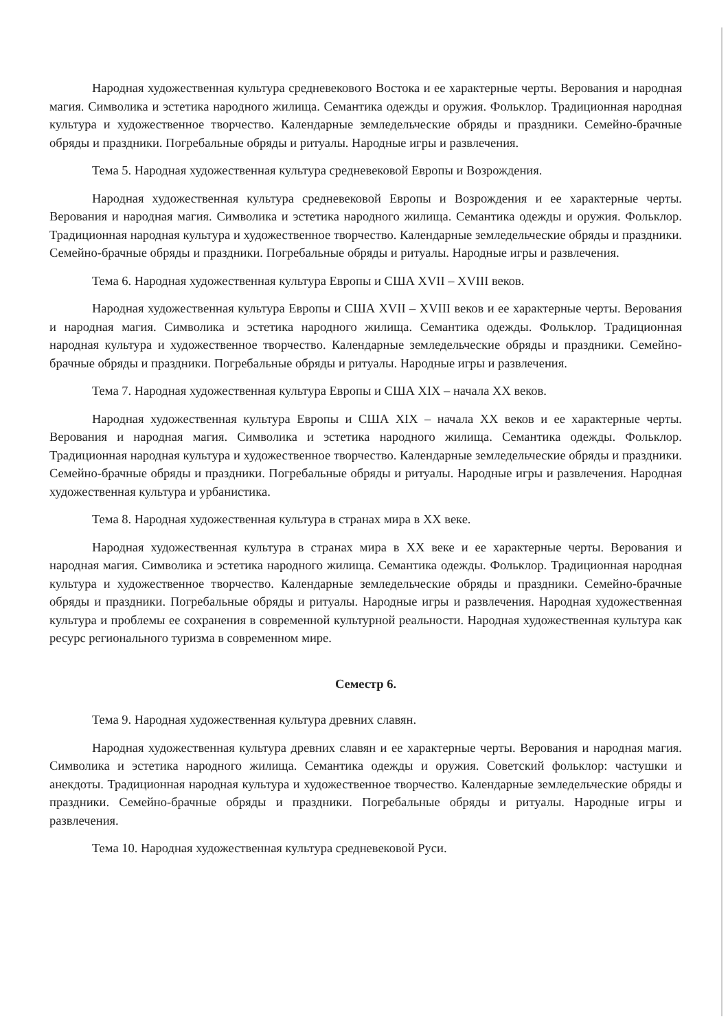Народная художественная культура средневекового Востока и ее характерные черты. Верования и народная магия. Символика и эстетика народного жилища. Семантика одежды и оружия. Фольклор. Традиционная народная культура и художественное творчество. Календарные земледельческие обряды и праздники. Семейно-брачные обряды и праздники. Погребальные обряды и ритуалы. Народные игры и развлечения.
Тема 5. Народная художественная культура средневековой Европы и Возрождения.
Народная художественная культура средневековой Европы и Возрождения и ее характерные черты. Верования и народная магия. Символика и эстетика народного жилища. Семантика одежды и оружия. Фольклор. Традиционная народная культура и художественное творчество. Календарные земледельческие обряды и праздники. Семейно-брачные обряды и праздники. Погребальные обряды и ритуалы. Народные игры и развлечения.
Тема 6. Народная художественная культура Европы и США XVII – XVIII веков.
Народная художественная культура Европы и США XVII – XVIII веков и ее характерные черты. Верования и народная магия. Символика и эстетика народного жилища. Семантика одежды. Фольклор. Традиционная народная культура и художественное творчество. Календарные земледельческие обряды и праздники. Семейно-брачные обряды и праздники. Погребальные обряды и ритуалы. Народные игры и развлечения.
Тема 7. Народная художественная культура Европы и США XIX – начала XX веков.
Народная художественная культура Европы и США XIX – начала XX веков и ее характерные черты. Верования и народная магия. Символика и эстетика народного жилища. Семантика одежды. Фольклор. Традиционная народная культура и художественное творчество. Календарные земледельческие обряды и праздники. Семейно-брачные обряды и праздники. Погребальные обряды и ритуалы. Народные игры и развлечения. Народная художественная культура и урбанистика.
Тема 8. Народная художественная культура в странах мира в XX веке.
Народная художественная культура в странах мира в XX веке и ее характерные черты. Верования и народная магия. Символика и эстетика народного жилища. Семантика одежды. Фольклор. Традиционная народная культура и художественное творчество. Календарные земледельческие обряды и праздники. Семейно-брачные обряды и праздники. Погребальные обряды и ритуалы. Народные игры и развлечения. Народная художественная культура и проблемы ее сохранения в современной культурной реальности. Народная художественная культура как ресурс регионального туризма в современном мире.
Семестр 6.
Тема 9. Народная художественная культура древних славян.
Народная художественная культура древних славян и ее характерные черты. Верования и народная магия. Символика и эстетика народного жилища. Семантика одежды и оружия. Советский фольклор: частушки и анекдоты. Традиционная народная культура и художественное творчество. Календарные земледельческие обряды и праздники. Семейно-брачные обряды и праздники. Погребальные обряды и ритуалы. Народные игры и развлечения.
Тема 10. Народная художественная культура средневековой Руси.